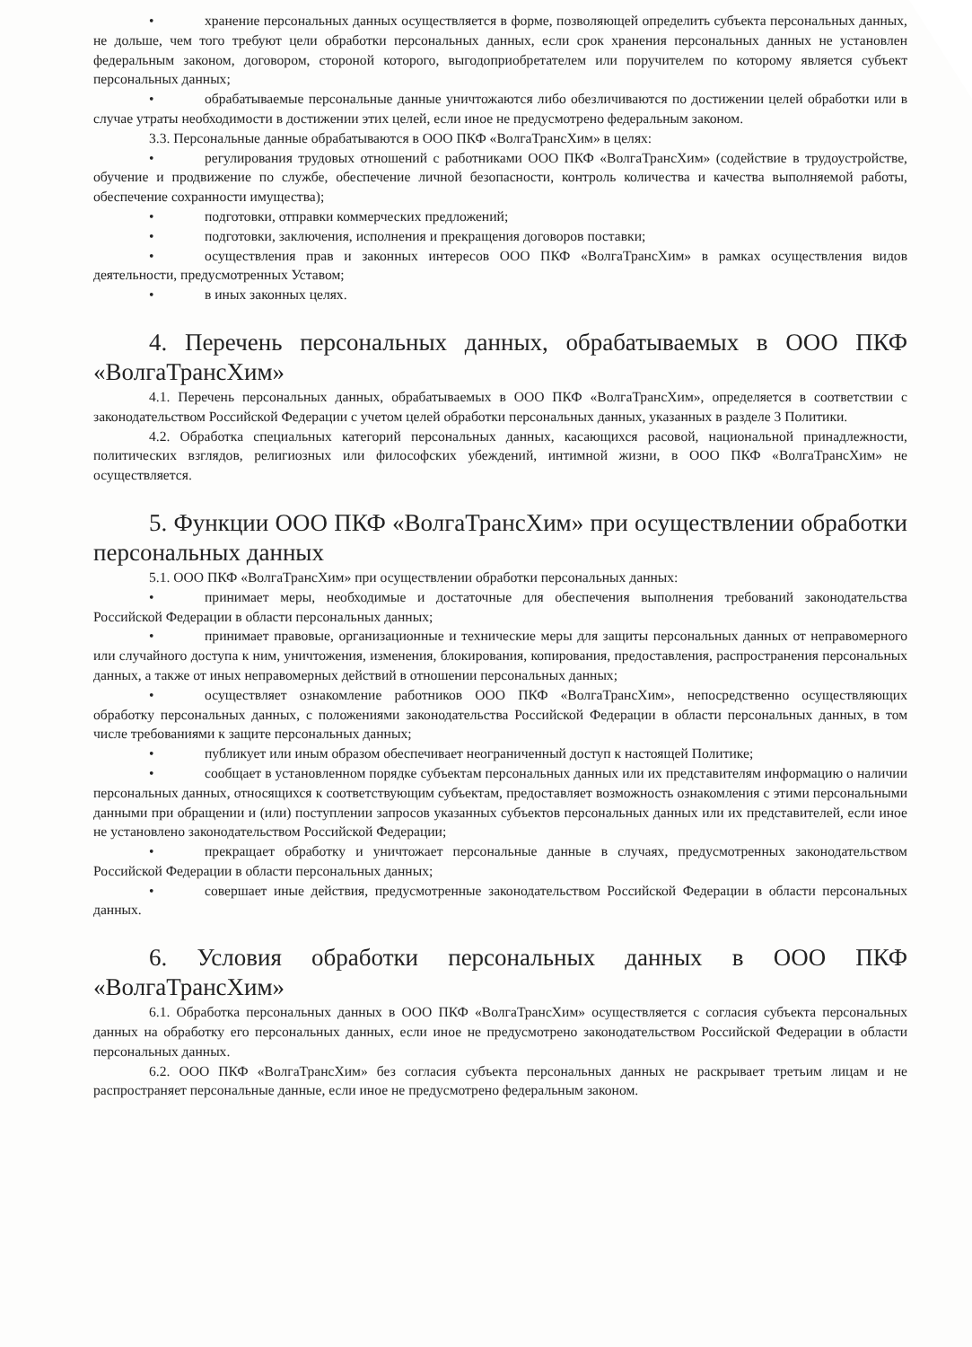• хранение персональных данных осуществляется в форме, позволяющей определить субъекта персональных данных, не дольше, чем того требуют цели обработки персональных данных, если срок хранения персональных данных не установлен федеральным законом, договором, стороной которого, выгодоприобретателем или поручителем по которому является субъект персональных данных;
• обрабатываемые персональные данные уничтожаются либо обезличиваются по достижении целей обработки или в случае утраты необходимости в достижении этих целей, если иное не предусмотрено федеральным законом.
3.3. Персональные данные обрабатываются в ООО ПКФ «ВолгаТрансХим» в целях:
• регулирования трудовых отношений с работниками ООО ПКФ «ВолгаТрансХим» (содействие в трудоустройстве, обучение и продвижение по службе, обеспечение личной безопасности, контроль количества и качества выполняемой работы, обеспечение сохранности имущества);
• подготовки, отправки коммерческих предложений;
• подготовки, заключения, исполнения и прекращения договоров поставки;
• осуществления прав и законных интересов ООО ПКФ «ВолгаТрансХим» в рамках осуществления видов деятельности, предусмотренных Уставом;
• в иных законных целях.
4. Перечень персональных данных, обрабатываемых в ООО ПКФ «ВолгаТрансХим»
4.1. Перечень персональных данных, обрабатываемых в ООО ПКФ «ВолгаТрансХим», определяется в соответствии с законодательством Российской Федерации с учетом целей обработки персональных данных, указанных в разделе 3 Политики.
4.2. Обработка специальных категорий персональных данных, касающихся расовой, национальной принадлежности, политических взглядов, религиозных или философских убеждений, интимной жизни, в ООО ПКФ «ВолгаТрансХим» не осуществляется.
5. Функции ООО ПКФ «ВолгаТрансХим» при осуществлении обработки персональных данных
5.1. ООО ПКФ «ВолгаТрансХим» при осуществлении обработки персональных данных:
• принимает меры, необходимые и достаточные для обеспечения выполнения требований законодательства Российской Федерации в области персональных данных;
• принимает правовые, организационные и технические меры для защиты персональных данных от неправомерного или случайного доступа к ним, уничтожения, изменения, блокирования, копирования, предоставления, распространения персональных данных, а также от иных неправомерных действий в отношении персональных данных;
• осуществляет ознакомление работников ООО ПКФ «ВолгаТрансХим», непосредственно осуществляющих обработку персональных данных, с положениями законодательства Российской Федерации в области персональных данных, в том числе требованиями к защите персональных данных;
• публикует или иным образом обеспечивает неограниченный доступ к настоящей Политике;
• сообщает в установленном порядке субъектам персональных данных или их представителям информацию о наличии персональных данных, относящихся к соответствующим субъектам, предоставляет возможность ознакомления с этими персональными данными при обращении и (или) поступлении запросов указанных субъектов персональных данных или их представителей, если иное не установлено законодательством Российской Федерации;
• прекращает обработку и уничтожает персональные данные в случаях, предусмотренных законодательством Российской Федерации в области персональных данных;
• совершает иные действия, предусмотренные законодательством Российской Федерации в области персональных данных.
6. Условия обработки персональных данных в ООО ПКФ «ВолгаТрансХим»
6.1. Обработка персональных данных в ООО ПКФ «ВолгаТрансХим» осуществляется с согласия субъекта персональных данных на обработку его персональных данных, если иное не предусмотрено законодательством Российской Федерации в области персональных данных.
6.2. ООО ПКФ «ВолгаТрансХим» без согласия субъекта персональных данных не раскрывает третьим лицам и не распространяет персональные данные, если иное не предусмотрено федеральным законом.